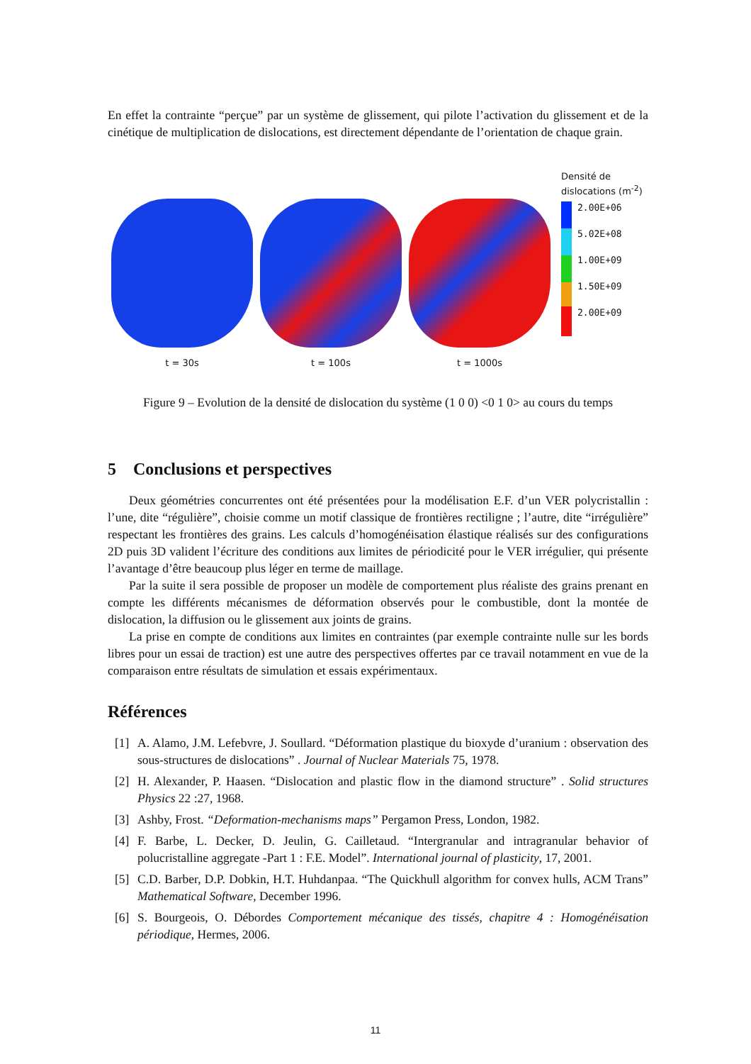En effet la contrainte “perçue” par un système de glissement, qui pilote l’activation du glissement et de la cinétique de multiplication de dislocations, est directement dépendante de l’orientation de chaque grain.
t = 30s t = 100s t = 1000s
Densité de
dislocations (m<sup>-2</sup>)
2.00E+06
5.02E+08
1.00E+09
1.50E+09
2.00E+09
Figure 9 – Evolution de la densité de dislocation du système (1 0 0) <0 1 0> au cours du temps
5 Conclusions et perspectives
Deux géométries concurrentes ont été présentées pour la modélisation E.F. d’un VER polycristallin : l’une, dite “régulière”, choisie comme un motif classique de frontières rectiligne ; l’autre, dite “irrégulière” respectant les frontières des grains. Les calculs d’homogénéisation élastique réalisés sur des configurations 2D puis 3D valident l’écriture des conditions aux limites de périodicité pour le VER irrégulier, qui présente l’avantage d’être beaucoup plus léger en terme de maillage.
Par la suite il sera possible de proposer un modèle de comportement plus réaliste des grains prenant en compte les différents mécanismes de déformation observés pour le combustible, dont la montée de dislocation, la diffusion ou le glissement aux joints de grains.
La prise en compte de conditions aux limites en contraintes (par exemple contrainte nulle sur les bords libres pour un essai de traction) est une autre des perspectives offertes par ce travail notamment en vue de la comparaison entre résultats de simulation et essais expérimentaux.
Références
[1] A. Alamo, J.M. Lefebvre, J. Soullard. “Déformation plastique du bioxyde d’uranium : observation des sous-structures de dislocations” . Journal of Nuclear Materials 75, 1978.
[2] H. Alexander, P. Haasen. “Dislocation and plastic flow in the diamond structure” . Solid structures Physics 22 :27, 1968.
[3] Ashby, Frost. “Deformation-mechanisms maps” Pergamon Press, London, 1982.
[4] F. Barbe, L. Decker, D. Jeulin, G. Cailletaud. “Intergranular and intragranular behavior of polucristalline aggregate -Part 1 : F.E. Model”. International journal of plasticity, 17, 2001.
[5] C.D. Barber, D.P. Dobkin, H.T. Huhdanpaa. “The Quickhull algorithm for convex hulls, ACM Trans” Mathematical Software, December 1996.
[6] S. Bourgeois, O. Débordes Comportement mécanique des tissés, chapitre 4 : Homogénéisation périodique, Hermes, 2006.
11